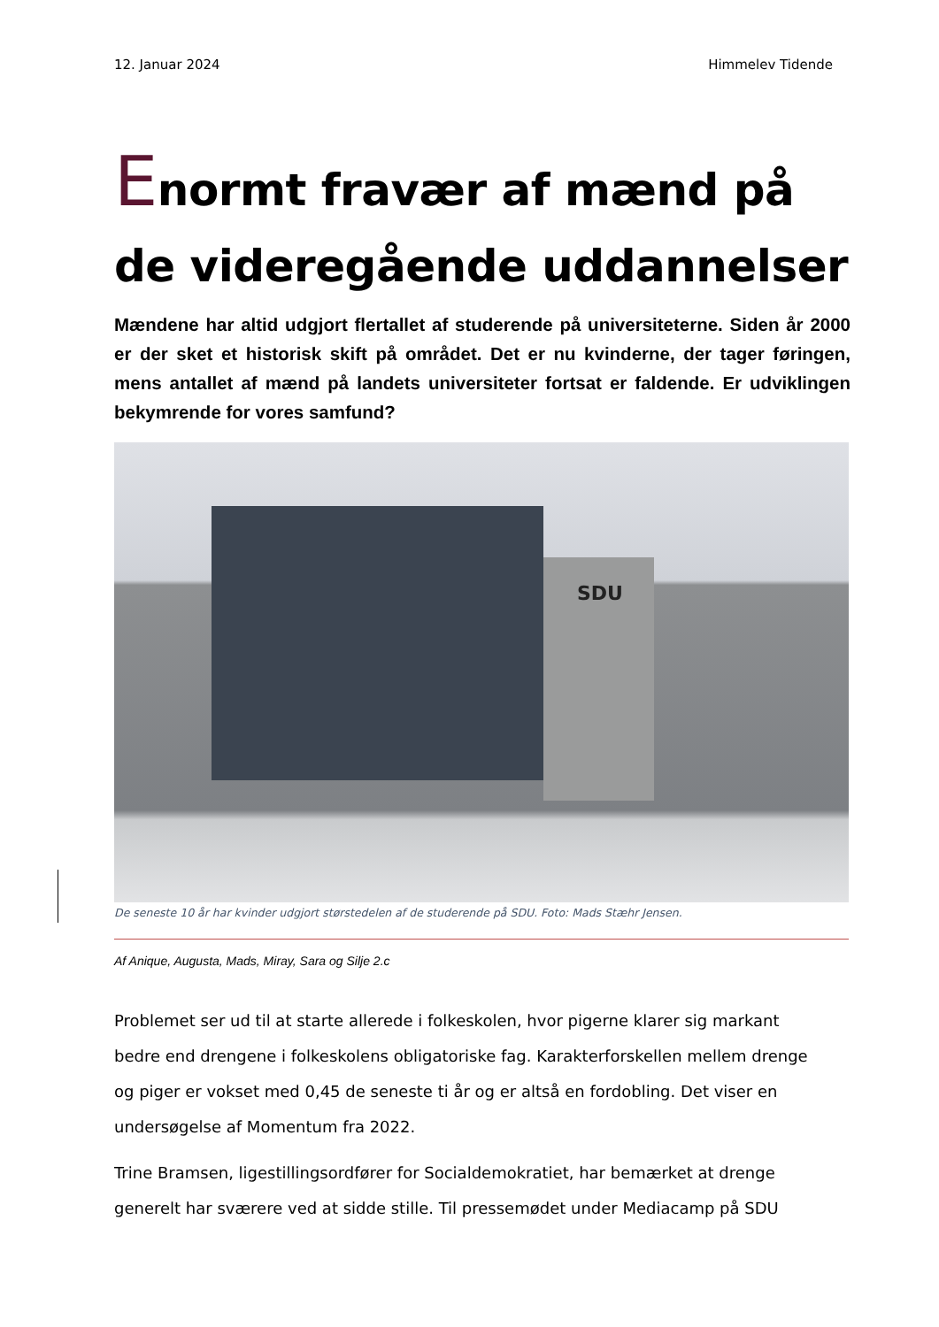12. Januar 2024 Himmelev Tidende
Enormt fravær af mænd på de videregående uddannelser
Mændene har altid udgjort flertallet af studerende på universiteterne. Siden år 2000 er der sket et historisk skift på området. Det er nu kvinderne, der tager føringen, mens antallet af mænd på landets universiteter fortsat er faldende. Er udviklingen bekymrende for vores samfund?
SDU
De seneste 10 år har kvinder udgjort størstedelen af de studerende på SDU. Foto: Mads Stæhr Jensen.
Af Anique, Augusta, Mads, Miray, Sara og Silje 2.c
Problemet ser ud til at starte allerede i folkeskolen, hvor pigerne klarer sig markant bedre end drengene i folkeskolens obligatoriske fag. Karakterforskellen mellem drenge og piger er vokset med 0,45 de seneste ti år og er altså en fordobling. Det viser en undersøgelse af Momentum fra 2022.
Trine Bramsen, ligestillingsordfører for Socialdemokratiet, har bemærket at drenge generelt har sværere ved at sidde stille. Til pressemødet under Mediacamp på SDU